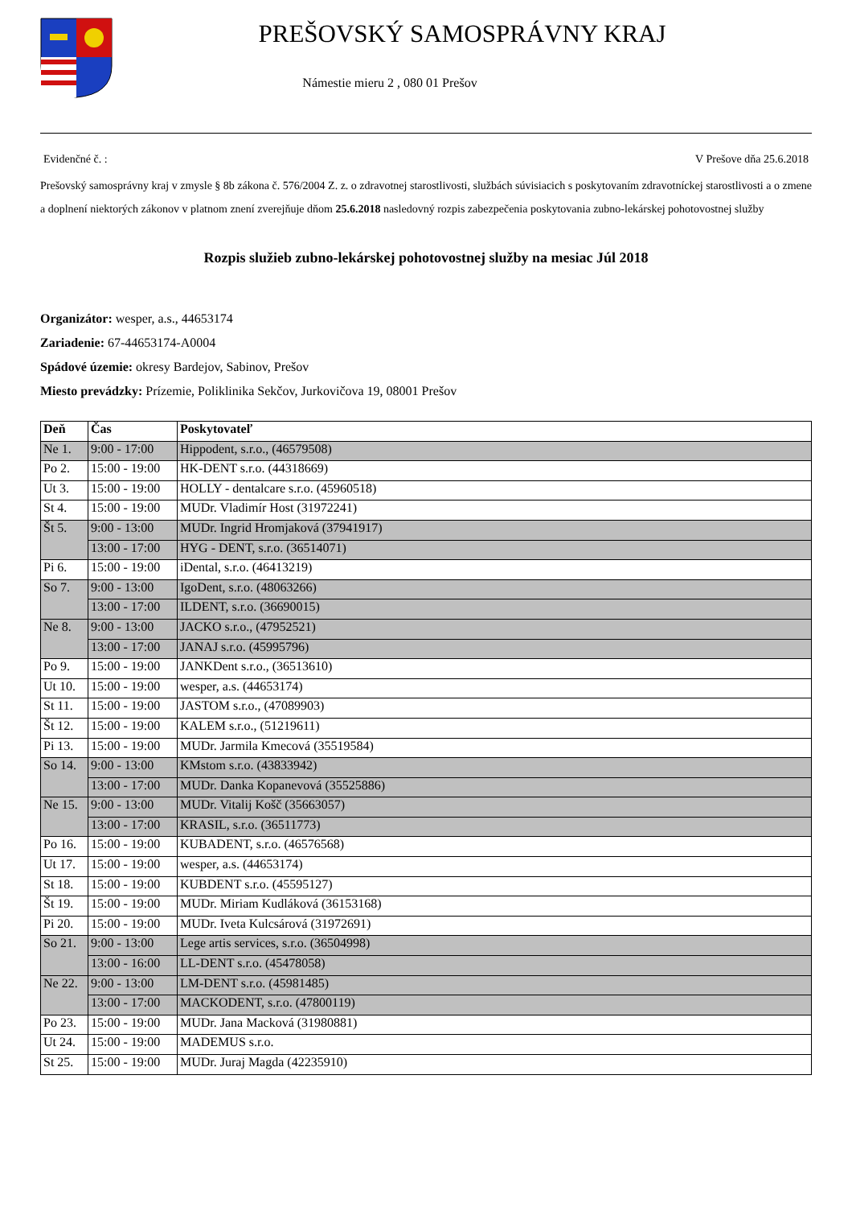PREŠOVSKÝ SAMOSPRÁVNY KRAJ
Námestie mieru 2 , 080 01 Prešov
Evidenčné č. : V Prešove dňa 25.6.2018
Prešovský samosprávny kraj v zmysle § 8b zákona č. 576/2004 Z. z. o zdravotnej starostlivosti, službách súvisiacich s poskytovaním zdravotníckej starostlivosti a o zmene a doplnení niektorých zákonov v platnom znení zverejňuje dňom 25.6.2018 nasledovný rozpis zabezpečenia poskytovania zubno-lekárskej pohotovostnej služby
Rozpis služieb zubno-lekárskej pohotovostnej služby na mesiac Júl 2018
Organizátor: wesper, a.s., 44653174
Zariadenie: 67-44653174-A0004
Spádové územie: okresy Bardejov, Sabinov, Prešov
Miesto prevádzky: Prízemie, Poliklinika Sekčov, Jurkovičova 19, 08001 Prešov
| Deň | Čas | Poskytovateľ |
| --- | --- | --- |
| Ne 1. | 9:00 - 17:00 | Hippodent, s.r.o., (46579508) |
| Po 2. | 15:00 - 19:00 | HK-DENT s.r.o. (44318669) |
| Ut 3. | 15:00 - 19:00 | HOLLY - dentalcare s.r.o. (45960518) |
| St 4. | 15:00 - 19:00 | MUDr. Vladimír Host (31972241) |
| Št 5. | 9:00 - 13:00 | MUDr. Ingrid Hromjaková (37941917) |
| | 13:00 - 17:00 | HYG - DENT, s.r.o. (36514071) |
| Pi 6. | 15:00 - 19:00 | iDental, s.r.o. (46413219) |
| So 7. | 9:00 - 13:00 | IgoDent, s.r.o. (48063266) |
| | 13:00 - 17:00 | ILDENT, s.r.o. (36690015) |
| Ne 8. | 9:00 - 13:00 | JACKO s.r.o., (47952521) |
| | 13:00 - 17:00 | JANAJ s.r.o. (45995796) |
| Po 9. | 15:00 - 19:00 | JANKDent s.r.o., (36513610) |
| Ut 10. | 15:00 - 19:00 | wesper, a.s. (44653174) |
| St 11. | 15:00 - 19:00 | JASTOM s.r.o., (47089903) |
| Št 12. | 15:00 - 19:00 | KALEM s.r.o., (51219611) |
| Pi 13. | 15:00 - 19:00 | MUDr. Jarmila Kmecová (35519584) |
| So 14. | 9:00 - 13:00 | KMstom s.r.o. (43833942) |
| | 13:00 - 17:00 | MUDr. Danka Kopanevová (35525886) |
| Ne 15. | 9:00 - 13:00 | MUDr. Vitalij Košč (35663057) |
| | 13:00 - 17:00 | KRASIL, s.r.o. (36511773) |
| Po 16. | 15:00 - 19:00 | KUBADENT, s.r.o. (46576568) |
| Ut 17. | 15:00 - 19:00 | wesper, a.s. (44653174) |
| St 18. | 15:00 - 19:00 | KUBDENT s.r.o. (45595127) |
| Št 19. | 15:00 - 19:00 | MUDr. Miriam Kudláková (36153168) |
| Pi 20. | 15:00 - 19:00 | MUDr. Iveta Kulcsárová (31972691) |
| So 21. | 9:00 - 13:00 | Lege artis services, s.r.o. (36504998) |
| | 13:00 - 16:00 | LL-DENT s.r.o. (45478058) |
| Ne 22. | 9:00 - 13:00 | LM-DENT s.r.o. (45981485) |
| | 13:00 - 17:00 | MACKODENT, s.r.o. (47800119) |
| Po 23. | 15:00 - 19:00 | MUDr. Jana Macková (31980881) |
| Ut 24. | 15:00 - 19:00 | MADEMUS s.r.o. |
| St 25. | 15:00 - 19:00 | MUDr. Juraj Magda (42235910) |